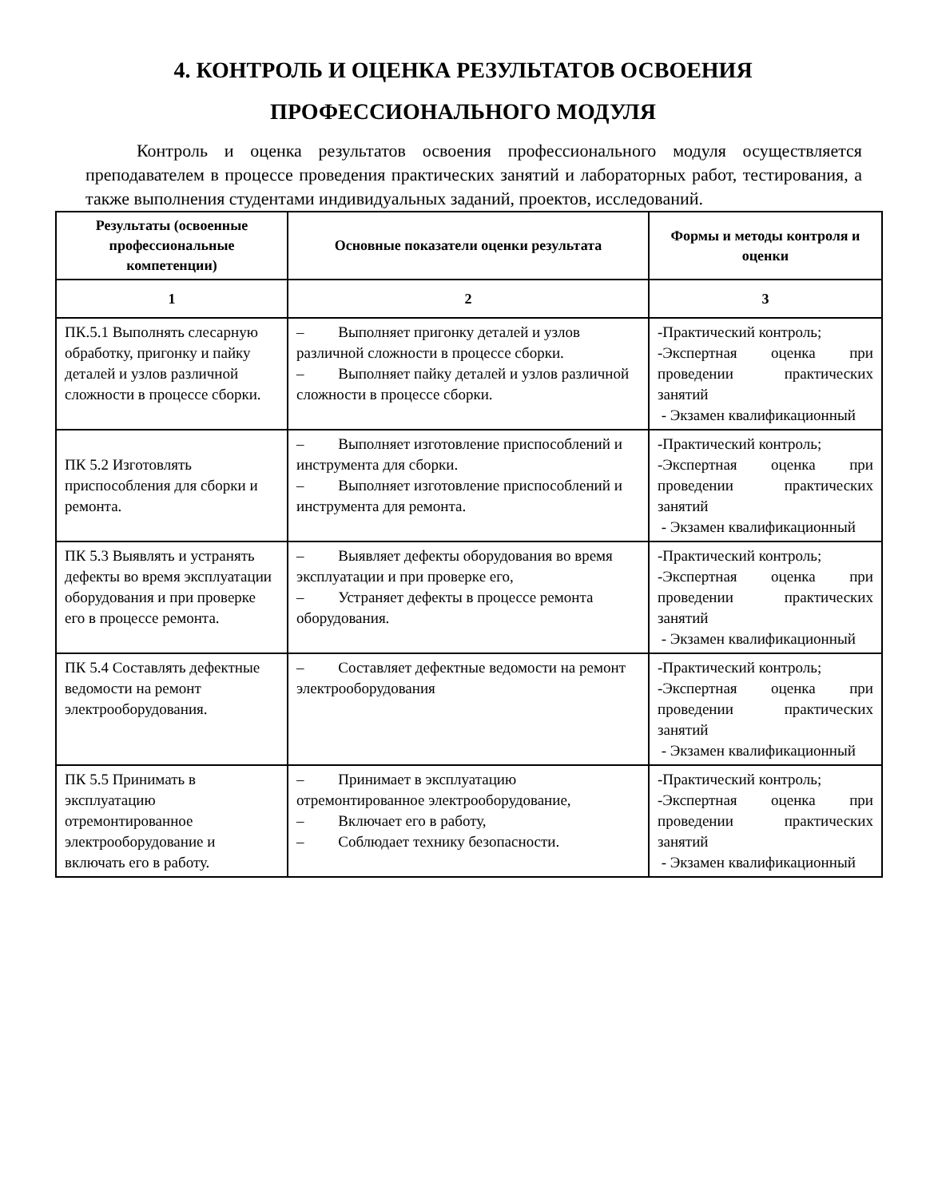4. КОНТРОЛЬ И ОЦЕНКА РЕЗУЛЬТАТОВ ОСВОЕНИЯ
ПРОФЕССИОНАЛЬНОГО МОДУЛЯ
Контроль и оценка результатов освоения профессионального модуля осуществляется преподавателем в процессе проведения практических занятий и лабораторных работ, тестирования, а также выполнения студентами индивидуальных заданий, проектов, исследований.
| Результаты (освоенные профессиональные компетенции) | Основные показатели оценки результата | Формы и методы контроля и оценки |
| --- | --- | --- |
| 1 | 2 | 3 |
| ПК.5.1 Выполнять слесарную обработку, пригонку и пайку деталей и узлов различной сложности в процессе сборки. | – Выполняет пригонку деталей и узлов различной сложности в процессе сборки. – Выполняет пайку деталей и узлов различной сложности в процессе сборки. | -Практический контроль; -Экспертная оценка при проведении практических занятий - Экзамен квалификационный |
| ПК 5.2 Изготовлять приспособления для сборки и ремонта. | – Выполняет изготовление приспособлений и инструмента для сборки. – Выполняет изготовление приспособлений и инструмента для ремонта. | -Практический контроль; -Экспертная оценка при проведении практических занятий - Экзамен квалификационный |
| ПК 5.3 Выявлять и устранять дефекты во время эксплуатации оборудования и при проверке его в процессе ремонта. | – Выявляет дефекты оборудования во время эксплуатации и при проверке его, – Устраняет дефекты в процессе ремонта оборудования. | -Практический контроль; -Экспертная оценка при проведении практических занятий - Экзамен квалификационный |
| ПК 5.4 Составлять дефектные ведомости на ремонт электрооборудования. | – Составляет дефектные ведомости на ремонт электрооборудования | -Практический контроль; -Экспертная оценка при проведении практических занятий - Экзамен квалификационный |
| ПК 5.5 Принимать в эксплуатацию отремонтированное электрооборудование и включать его в работу. | – Принимает в эксплуатацию отремонтированное электрооборудование, – Включает его в работу, – Соблюдает технику безопасности. | -Практический контроль; -Экспертная оценка при проведении практических занятий - Экзамен квалификационный |